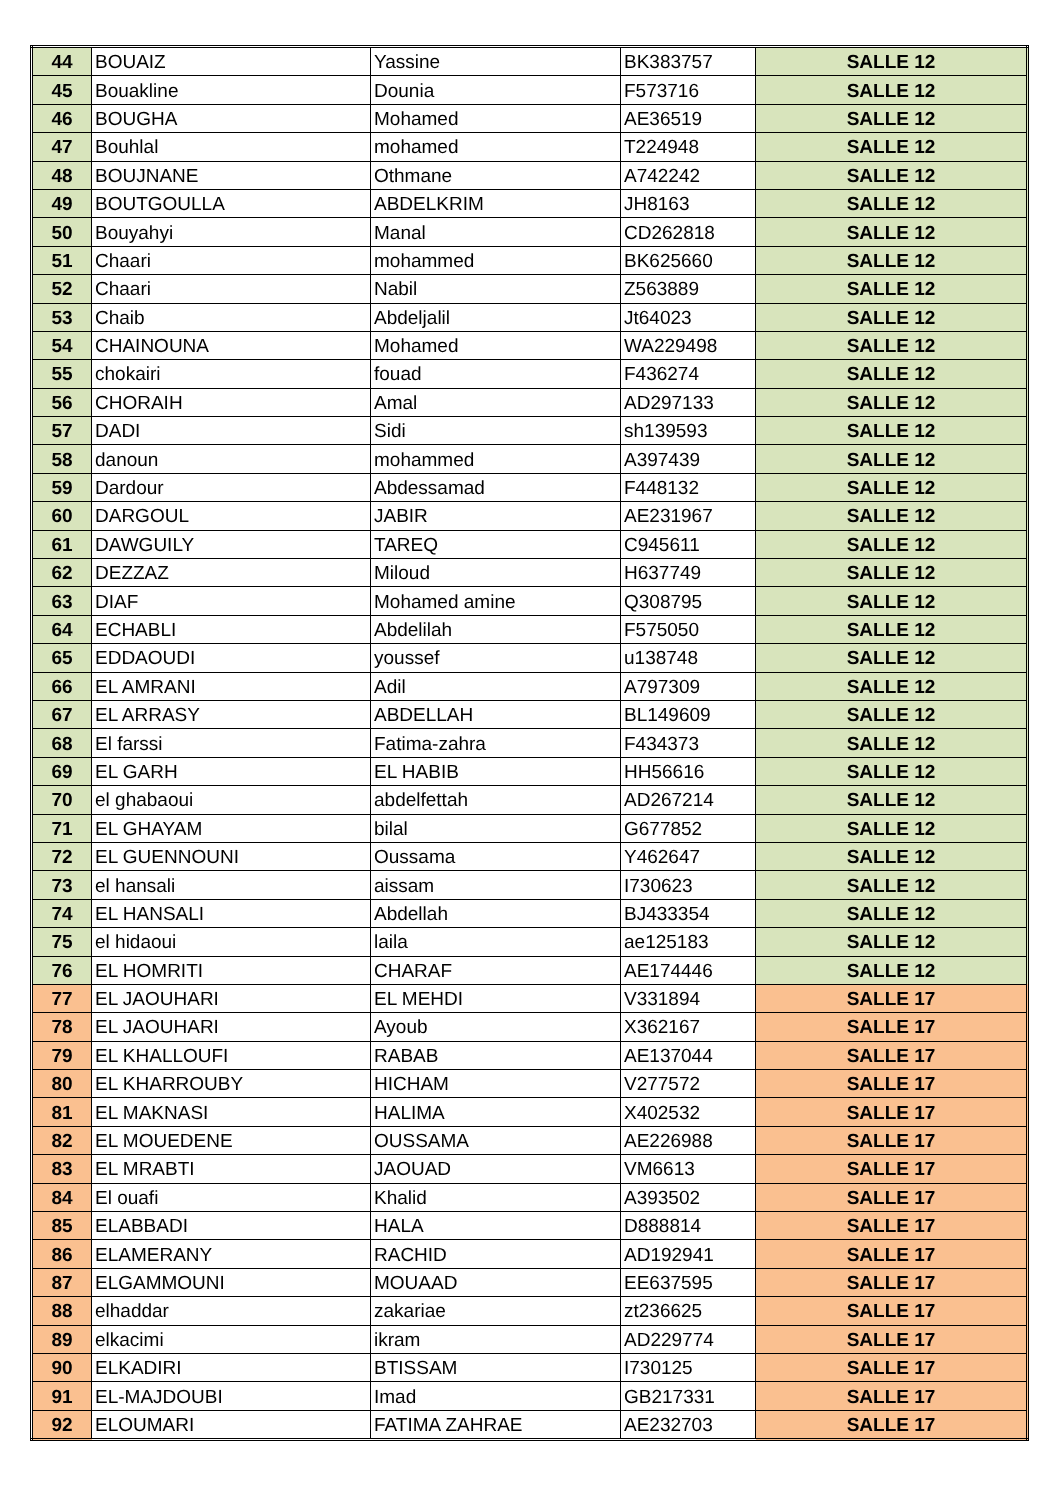| 44 | BOUAIZ | Yassine | BK383757 | SALLE 12 |
| 45 | Bouakline | Dounia | F573716 | SALLE 12 |
| 46 | BOUGHA | Mohamed | AE36519 | SALLE 12 |
| 47 | Bouhlal | mohamed | T224948 | SALLE 12 |
| 48 | BOUJNANE | Othmane | A742242 | SALLE 12 |
| 49 | BOUTGOULLA | ABDELKRIM | JH8163 | SALLE 12 |
| 50 | Bouyahyi | Manal | CD262818 | SALLE 12 |
| 51 | Chaari | mohammed | BK625660 | SALLE 12 |
| 52 | Chaari | Nabil | Z563889 | SALLE 12 |
| 53 | Chaib | Abdeljalil | Jt64023 | SALLE 12 |
| 54 | CHAINOUNA | Mohamed | WA229498 | SALLE 12 |
| 55 | chokairi | fouad | F436274 | SALLE 12 |
| 56 | CHORAIH | Amal | AD297133 | SALLE 12 |
| 57 | DADI | Sidi | sh139593 | SALLE 12 |
| 58 | danoun | mohammed | A397439 | SALLE 12 |
| 59 | Dardour | Abdessamad | F448132 | SALLE 12 |
| 60 | DARGOUL | JABIR | AE231967 | SALLE 12 |
| 61 | DAWGUILY | TAREQ | C945611 | SALLE 12 |
| 62 | DEZZAZ | Miloud | H637749 | SALLE 12 |
| 63 | DIAF | Mohamed amine | Q308795 | SALLE 12 |
| 64 | ECHABLI | Abdelilah | F575050 | SALLE 12 |
| 65 | EDDAOUDI | youssef | u138748 | SALLE 12 |
| 66 | EL AMRANI | Adil | A797309 | SALLE 12 |
| 67 | EL ARRASY | ABDELLAH | BL149609 | SALLE 12 |
| 68 | El farssi | Fatima-zahra | F434373 | SALLE 12 |
| 69 | EL GARH | EL HABIB | HH56616 | SALLE 12 |
| 70 | el ghabaoui | abdelfettah | AD267214 | SALLE 12 |
| 71 | EL GHAYAM | bilal | G677852 | SALLE 12 |
| 72 | EL GUENNOUNI | Oussama | Y462647 | SALLE 12 |
| 73 | el hansali | aissam | I730623 | SALLE 12 |
| 74 | EL HANSALI | Abdellah | BJ433354 | SALLE 12 |
| 75 | el hidaoui | laila | ae125183 | SALLE 12 |
| 76 | EL HOMRITI | CHARAF | AE174446 | SALLE 12 |
| 77 | EL JAOUHARI | EL MEHDI | V331894 | SALLE 17 |
| 78 | EL JAOUHARI | Ayoub | X362167 | SALLE 17 |
| 79 | EL KHALLOUFI | RABAB | AE137044 | SALLE 17 |
| 80 | EL KHARROUBY | HICHAM | V277572 | SALLE 17 |
| 81 | EL MAKNASI | HALIMA | X402532 | SALLE 17 |
| 82 | EL MOUEDENE | OUSSAMA | AE226988 | SALLE 17 |
| 83 | EL MRABTI | JAOUAD | VM6613 | SALLE 17 |
| 84 | El ouafi | Khalid | A393502 | SALLE 17 |
| 85 | ELABBADI | HALA | D888814 | SALLE 17 |
| 86 | ELAMERANY | RACHID | AD192941 | SALLE 17 |
| 87 | ELGAMMOUNI | MOUAAD | EE637595 | SALLE 17 |
| 88 | elhaddar | zakariae | zt236625 | SALLE 17 |
| 89 | elkacimi | ikram | AD229774 | SALLE 17 |
| 90 | ELKADIRI | BTISSAM | I730125 | SALLE 17 |
| 91 | EL-MAJDOUBI | Imad | GB217331 | SALLE 17 |
| 92 | ELOUMARI | FATIMA ZAHRAE | AE232703 | SALLE 17 |